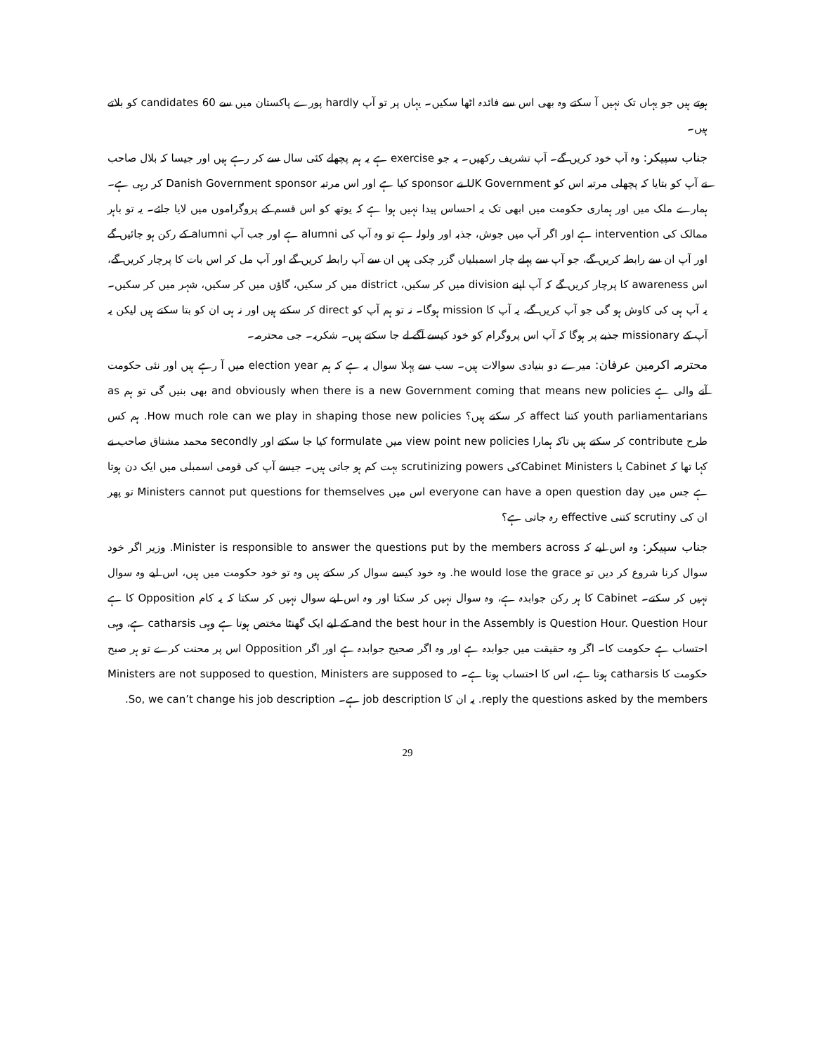ہوتے ہیں جو یہاں تک نہیں آ سکتے وہ بھی اس سے فائدہ اٹھا سکیں۔ یہاں پر تو آپ hardly پورے پاکستان میں سے 60 candidates کو بلاتے ہیں۔
جناب سپیکر: وہ آپ خود کریں گے۔ آپ تشریف رکھیں۔ یہ جو exercise ہے یہ ہم پچھلے کئی سال سے کر رہے ہیں اور جیسا کہ بلال صاحب نے آپ کو بتایا کہ پچھلی مرتبہ اس کو UK Government نے sponsor کیا ہے اور اس مرتبہ Danish Government sponsor کر رہی ہے۔ ہمارے ملک میں اور ہماری حکومت میں ابھی تک یہ احساس پیدا نہیں ہوا ہے کہ یوتھ کو اس قسم کے پروگراموں میں لایا جائے۔ یہ تو باہر ممالک کی intervention ہے اور اگر آپ میں جوش، جذبہ اور ولولہ ہے تو وہ آپ کی alumni ہے اور جب آپ alumni کے رکن ہو جائیں گے اور آپ ان سے رابطہ کریں گے، جو آپ سے پہلے چار اسمبلیاں گزر چکی ہیں ان سے آپ رابطہ کریں گے اور آپ مل کر اس بات کا پرچار کریں گے، اس awareness کا پرچار کریں گے کہ آپ اپنے division میں کر سکیں، district میں کر سکیں، گاؤں میں کر سکیں، شہر میں کر سکیں۔ یہ آپ ہی کی کاوش ہو گی جو آپ کریں گے، یہ آپ کا mission ہوگا۔ نہ تو ہم آپ کو direct کر سکتے ہیں اور نہ ہی ان کو بتا سکتے ہیں لیکن یہ آپ کے missionary جذبے پر ہوگا کہ آپ اس پروگرام کو خود کیسے آگے لے جا سکتے ہیں۔ شکریہ۔ جی محترمہ۔
محترمہ اکرمین عرفان: میرے دو بنیادی سوالات ہیں۔ سب سے پہلا سوال یہ ہے کہ ہم election year میں آ رہے ہیں اور نئی حکومت آنے والی ہے and obviously when there is a new Government coming that means new policies بھی بنیں گی تو ہم as youth parliamentarians کتنا affect کر سکتے ہیں؟ How much role can we play in shaping those new policies. ہم کس طرح contribute کر سکتے ہیں تاکہ ہمارا view point new policies میں formulate کیا جا سکتے اور secondly محمد مشتاق صاحب نے کہا تھا کہ Cabinet یا Cabinet Ministersکی scrutinizing powers بہت کم ہو جاتی ہیں۔ جیسے آپ کی قومی اسمبلی میں ایک دن ہوتا ہے جس میں everyone can have a open question day اس میں Ministers cannot put questions for themselves تو پھر ان کی scrutiny کتنی effective رہ جاتی ہے؟
جناب سپیکر: وہ اس لیے کہ Minister is responsible to answer the questions put by the members across. وزیر اگر خود سوال کرنا شروع کر دیں تو he would lose the grace. وہ خود کیسے سوال کر سکتے ہیں وہ تو خود حکومت میں ہیں، اس لیے وہ سوال نہیں کر سکتے۔ Cabinet کا ہر رکن جوابدہ ہے، وہ سوال نہیں کر سکتا اور وہ اس لیے سوال نہیں کر سکتا کہ یہ کام Opposition کا ہے and the best hour in the Assembly is Question Hour. Question Hour کے لیے ایک گھنٹا مختص ہوتا ہے وہی catharsis ہے، وہی احتساب ہے حکومت کا۔ اگر وہ حقیقت میں جوابدہ ہے اور وہ اگر صحیح جوابدہ ہے اور اگر Opposition اس پر محنت کرے تو ہر صبح حکومت کا catharsis ہوتا ہے، اس کا احتساب ہوتا ہے۔ Ministers are not supposed to question, Ministers are supposed to reply the questions asked by the members. یہ ان کا job description ہے۔ So, we can’t change his job description.
29